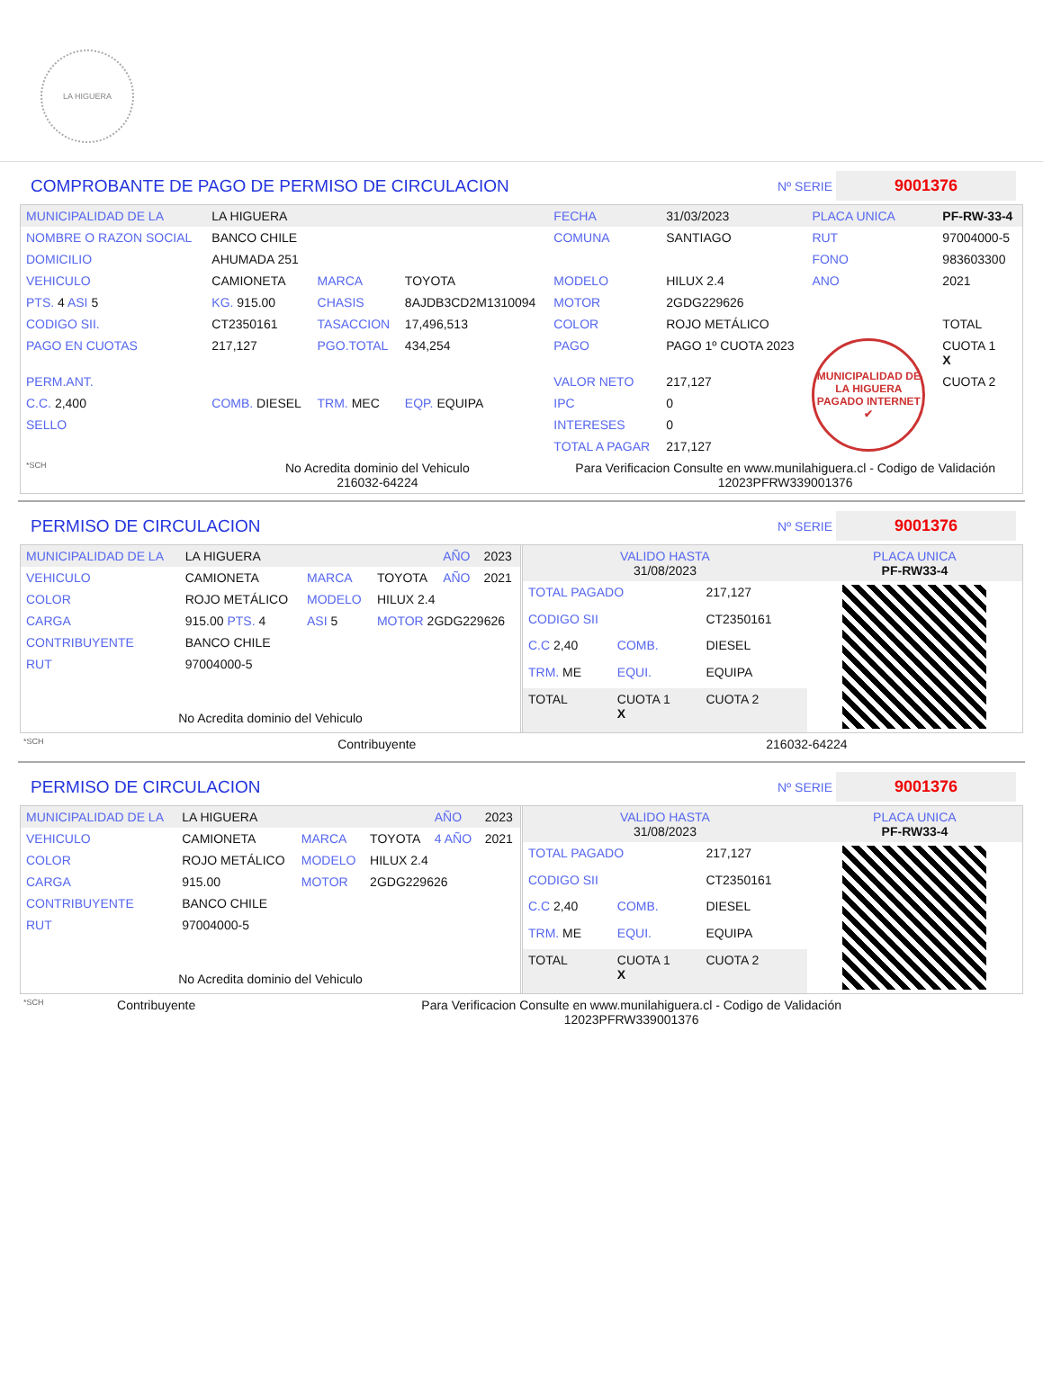LA HIGUERA
COMPROBANTE DE PAGO DE PERMISO DE CIRCULACION Nº SERIE 9001376
| MUNICIPALIDAD DE LA | LA HIGUERA | | | FECHA | 31/03/2023 | PLACA UNICA | PF-RW-33-4 |
| NOMBRE O RAZON SOCIAL | BANCO CHILE | | | COMUNA | SANTIAGO | RUT | 97004000-5 |
| DOMICILIO | AHUMADA 251 | | | | | FONO | 983603300 |
| VEHICULO | CAMIONETA | MARCA | TOYOTA | MODELO | HILUX 2.4 | ANO | 2021 |
| PTS. 4 ASI 5 | KG. 915.00 | CHASIS | 8AJDB3CD2M1310094 | MOTOR | 2GDG229626 | | |
| CODIGO SII. | CT2350161 | TASACCION | 17,496,513 | COLOR | ROJO METÁLICO | | TOTAL |
| PAGO EN CUOTAS | 217,127 | PGO.TOTAL | 434,254 | PAGO | PAGO 1º CUOTA 2023 | MUNICIPALIDAD DE LA HIGUERA PAGADO INTERNET ✔ | CUOTA 1 X |
| PERM.ANT. | | | | VALOR NETO | 217,127 | | CUOTA 2 |
| C.C. 2,400 | COMB. DIESEL | TRM. MEC | EQP. EQUIPA | IPC | 0 | | |
| SELLO | | | | INTERESES | 0 | | |
| | | | | TOTAL A PAGAR | 217,127 | | |
| *SCH | No Acredita dominio del Vehiculo 216032-64224 | | | Para Verificacion Consulte en www.munilahiguera.cl - Codigo de Validación 12023PFRW339001376 | | | |
PERMISO DE CIRCULACION Nº SERIE 9001376
| MUNICIPALIDAD DE LA | LA HIGUERA | | | AÑO | 2023 |
| VEHICULO | CAMIONETA | MARCA | TOYOTA | AÑO | 2021 |
| COLOR | ROJO METÁLICO | MODELO | HILUX 2.4 | | |
| CARGA | 915.00 PTS. 4 | ASI 5 | MOTOR 2GDG229626 | | |
| CONTRIBUYENTE | BANCO CHILE | | | | |
| RUT | 97004000-5 | | | | |
| No Acredita dominio del Vehiculo | | | | | |
| VALIDO HASTA 31/08/2023 | | | PLACA UNICA PF-RW33-4 |
| TOTAL PAGADO | | 217,127 | |
| CODIGO SII | | CT2350161 | |
| C.C 2,40 | COMB. | DIESEL | |
| TRM. ME | EQUI. | EQUIPA | |
| TOTAL | CUOTA 1 X | CUOTA 2 | |
| *SCH | Contribuyente | 216032-64224 |
PERMISO DE CIRCULACION Nº SERIE 9001376
| MUNICIPALIDAD DE LA | LA HIGUERA | | | AÑO | 2023 |
| VEHICULO | CAMIONETA | MARCA | TOYOTA | 4 AÑO | 2021 |
| COLOR | ROJO METÁLICO | MODELO | HILUX 2.4 | | |
| CARGA | 915.00 | MOTOR | 2GDG229626 | | |
| CONTRIBUYENTE | BANCO CHILE | | | | |
| RUT | 97004000-5 | | | | |
| No Acredita dominio del Vehiculo | | | | | |
| VALIDO HASTA 31/08/2023 | | | PLACA UNICA PF-RW33-4 |
| TOTAL PAGADO | | 217,127 | |
| CODIGO SII | | CT2350161 | |
| C.C 2,40 | COMB. | DIESEL | |
| TRM. ME | EQUI. | EQUIPA | |
| TOTAL | CUOTA 1 X | CUOTA 2 | |
| *SCH | Contribuyente | Para Verificacion Consulte en www.munilahiguera.cl - Codigo de Validación 12023PFRW339001376 |